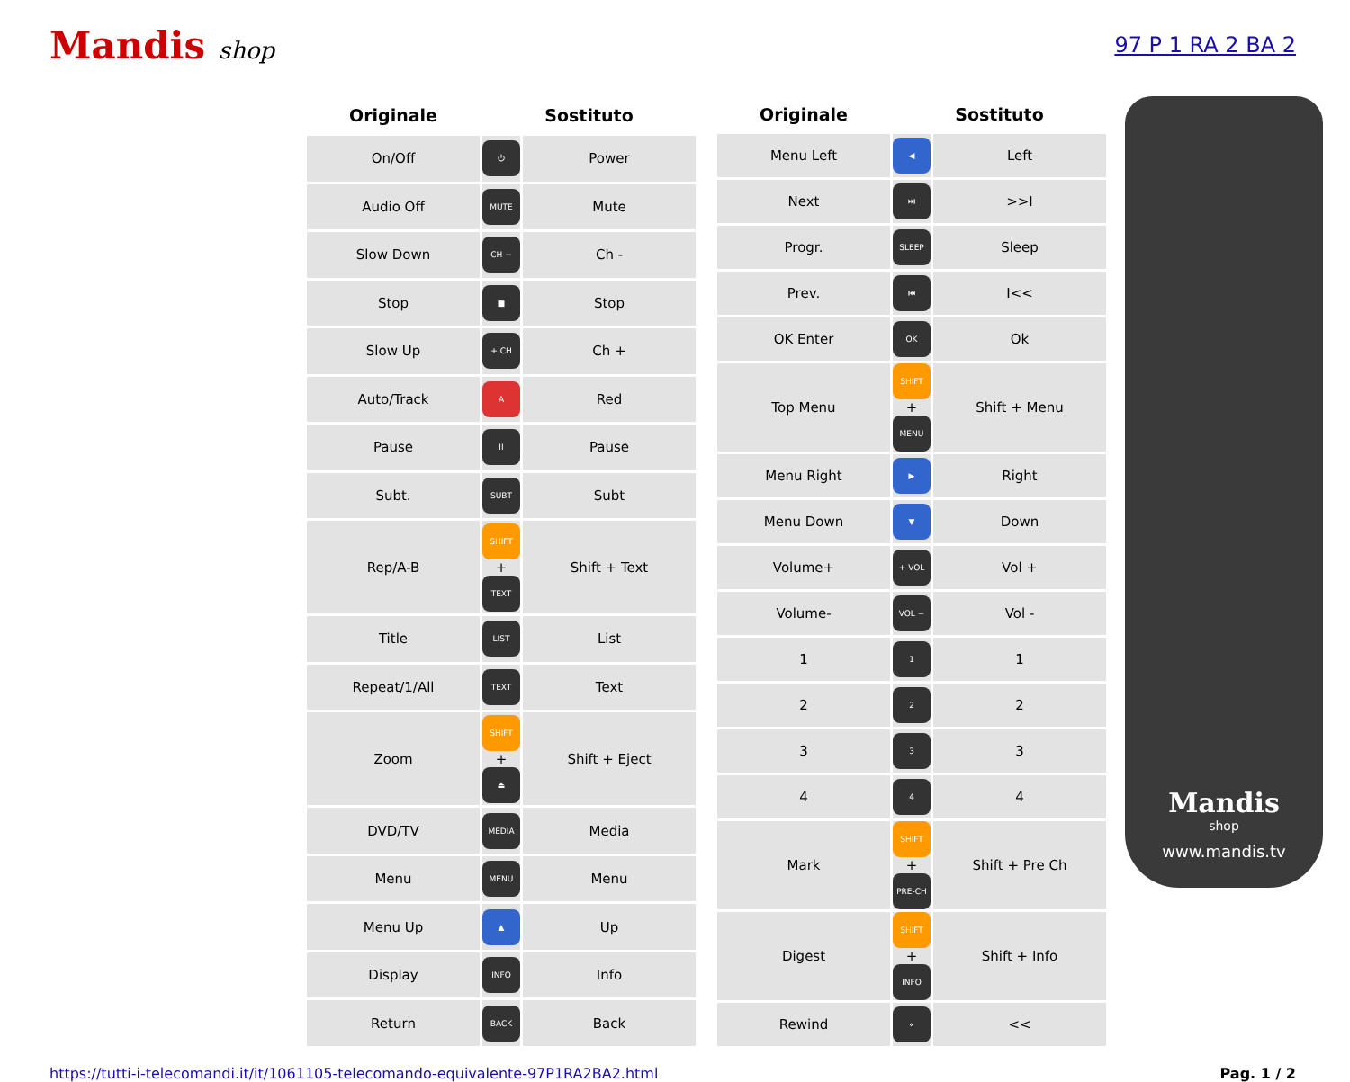Mandis shop 97 P 1 RA 2 BA 2
| Originale | Sostituto | |
| --- | --- | --- |
| On/Off | ⏻ | Power |
| Audio Off | MUTE | Mute |
| Slow Down | CH − | Ch - |
| Stop | ■ | Stop |
| Slow Up | + CH | Ch + |
| Auto/Track | A | Red |
| Pause | II | Pause |
| Subt. | SUBT | Subt |
| Rep/A-B | SHIFT + TEXT | Shift + Text |
| Title | LIST | List |
| Repeat/1/All | TEXT | Text |
| Zoom | SHIFT + ⏏ | Shift + Eject |
| DVD/TV | MEDIA | Media |
| Menu | MENU | Menu |
| Menu Up | ▲ | Up |
| Display | INFO | Info |
| Return | BACK | Back |
| Originale | Sostituto | |
| --- | --- | --- |
| Menu Left | ◀ | Left |
| Next | ⏭ | >>I |
| Progr. | SLEEP | Sleep |
| Prev. | ⏮ | I<< |
| OK Enter | OK | Ok |
| Top Menu | SHIFT + MENU | Shift + Menu |
| Menu Right | ▶ | Right |
| Menu Down | ▼ | Down |
| Volume+ | + VOL | Vol + |
| Volume- | VOL − | Vol - |
| 1 | 1 | 1 |
| 2 | 2 | 2 |
| 3 | 3 | 3 |
| 4 | 4 | 4 |
| Mark | SHIFT + PRE-CH | Shift + Pre Ch |
| Digest | SHIFT + INFO | Shift + Info |
| Rewind | « | << |
Mandis
shop
www.mandis.tv
https://tutti-i-telecomandi.it/it/1061105-telecomando-equivalente-97P1RA2BA2.html Pag. 1 / 2